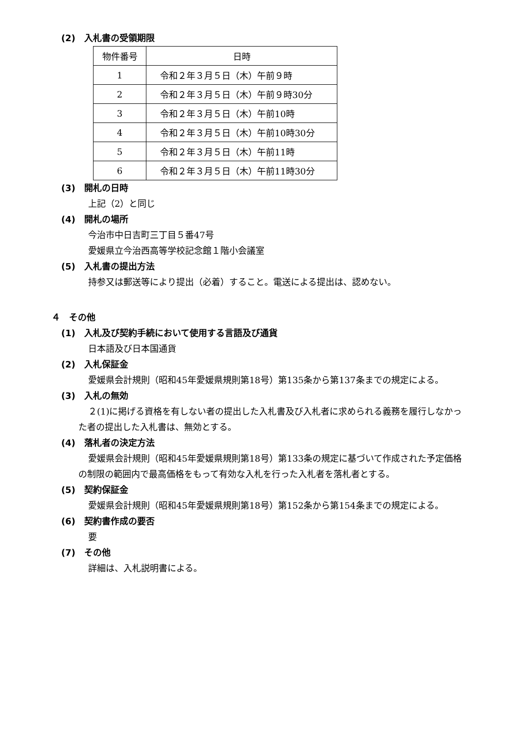(2)　入札書の受領期限
| 物件番号 | 日時 |
| --- | --- |
| 1 | 令和２年３月５日（木）午前９時 |
| 2 | 令和２年３月５日（木）午前９時30分 |
| 3 | 令和２年３月５日（木）午前10時 |
| 4 | 令和２年３月５日（木）午前10時30分 |
| 5 | 令和２年３月５日（木）午前11時 |
| 6 | 令和２年３月５日（木）午前11時30分 |
(3)　開札の日時
上記（2）と同じ
(4)　開札の場所
今治市中日吉町三丁目５番47号
愛媛県立今治西高等学校記念館１階小会議室
(5)　入札書の提出方法
持参又は郵送等により提出（必着）すること。電送による提出は、認めない。
４　その他
(1)　入札及び契約手続において使用する言語及び通貨
日本語及び日本国通貨
(2)　入札保証金
愛媛県会計規則（昭和45年愛媛県規則第18号）第135条から第137条までの規定による。
(3)　入札の無効
２(1)に掲げる資格を有しない者の提出した入札書及び入札者に求められる義務を履行しなかった者の提出した入札書は、無効とする。
(4)　落札者の決定方法
愛媛県会計規則（昭和45年愛媛県規則第18号）第133条の規定に基づいて作成された予定価格の制限の範囲内で最高価格をもって有効な入札を行った入札者を落札者とする。
(5)　契約保証金
愛媛県会計規則（昭和45年愛媛県規則第18号）第152条から第154条までの規定による。
(6)　契約書作成の要否
要
(7)　その他
詳細は、入札説明書による。